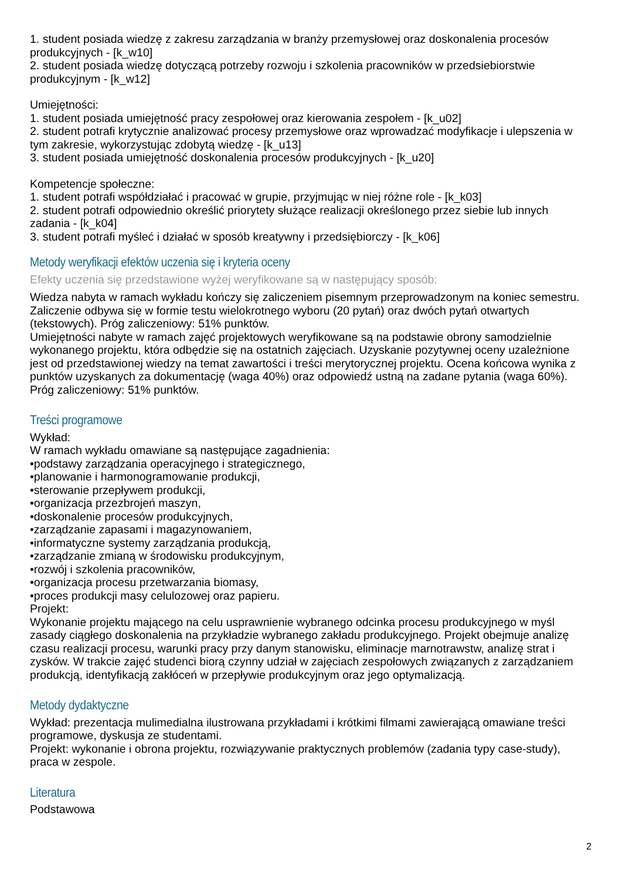1. student posiada wiedzę z zakresu zarządzania w branży przemysłowej oraz doskonalenia procesów produkcyjnych - [k_w10]
2. student posiada wiedzę dotyczącą potrzeby rozwoju i szkolenia pracowników w przedsiebiorstwie produkcyjnym - [k_w12]
Umiejętności:
1. student posiada umiejętność pracy zespołowej oraz kierowania zespołem - [k_u02]
2. student potrafi krytycznie analizować procesy przemysłowe oraz wprowadzać modyfikacje i ulepszenia w tym zakresie, wykorzystując zdobytą wiedzę - [k_u13]
3. student posiada umiejętność doskonalenia procesów produkcyjnych - [k_u20]
Kompetencje społeczne:
1. student potrafi współdziałać i pracować w grupie, przyjmując w niej różne role - [k_k03]
2. student potrafi odpowiednio określić priorytety służące realizacji określonego przez siebie lub innych zadania - [k_k04]
3. student potrafi myśleć i działać w sposób kreatywny i przedsiębiorczy - [k_k06]
Metody weryfikacji efektów uczenia się i kryteria oceny
Efekty uczenia się przedstawione wyżej weryfikowane są w następujący sposób:
Wiedza nabyta w ramach wykładu kończy się zaliczeniem pisemnym przeprowadzonym na koniec semestru. Zaliczenie odbywa się w formie testu wielokrotnego wyboru (20 pytań) oraz dwóch pytań otwartych (tekstowych). Próg zaliczeniowy: 51% punktów.
Umiejętności nabyte w ramach zajęć projektowych weryfikowane są na podstawie obrony samodzielnie wykonanego projektu, która odbędzie się na ostatnich zajęciach. Uzyskanie pozytywnej oceny uzależnione jest od przedstawionej wiedzy na temat zawartości i treści merytorycznej projektu. Ocena końcowa wynika z punktów uzyskanych za dokumentację (waga 40%) oraz odpowiedź ustną na zadane pytania (waga 60%). Próg zaliczeniowy: 51% punktów.
Treści programowe
Wykład:
W ramach wykładu omawiane są następujące zagadnienia:
•podstawy zarządzania operacyjnego i strategicznego,
•planowanie i harmonogramowanie produkcji,
•sterowanie przepływem produkcji,
•organizacja przezbrojeń maszyn,
•doskonalenie procesów produkcyjnych,
•zarządzanie zapasami i magazynowaniem,
•informatyczne systemy zarządzania produkcją,
•zarządzanie zmianą w środowisku produkcyjnym,
•rozwój i szkolenia pracowników,
•organizacja procesu przetwarzania biomasy,
•proces produkcji masy celulozowej oraz papieru.
Projekt:
Wykonanie projektu mającego na celu usprawnienie wybranego odcinka procesu produkcyjnego w myśl zasady ciągłego doskonalenia na przykładzie wybranego zakładu produkcyjnego. Projekt obejmuje analizę czasu realizacji procesu, warunki pracy przy danym stanowisku, eliminacje marnotrawstw, analizę strat i zysków. W trakcie zajęć studenci biorą czynny udział w zajęciach zespołowych związanych z zarządzaniem produkcją, identyfikacją zakłóceń w przepływie produkcyjnym oraz jego optymalizacją.
Metody dydaktyczne
Wykład: prezentacja mulimedialna ilustrowana przykładami i krótkimi filmami zawierającą omawiane treści programowe, dyskusja ze studentami.
Projekt: wykonanie i obrona projektu, rozwiązywanie praktycznych problemów (zadania typy case-study), praca w zespole.
Literatura
Podstawowa
2